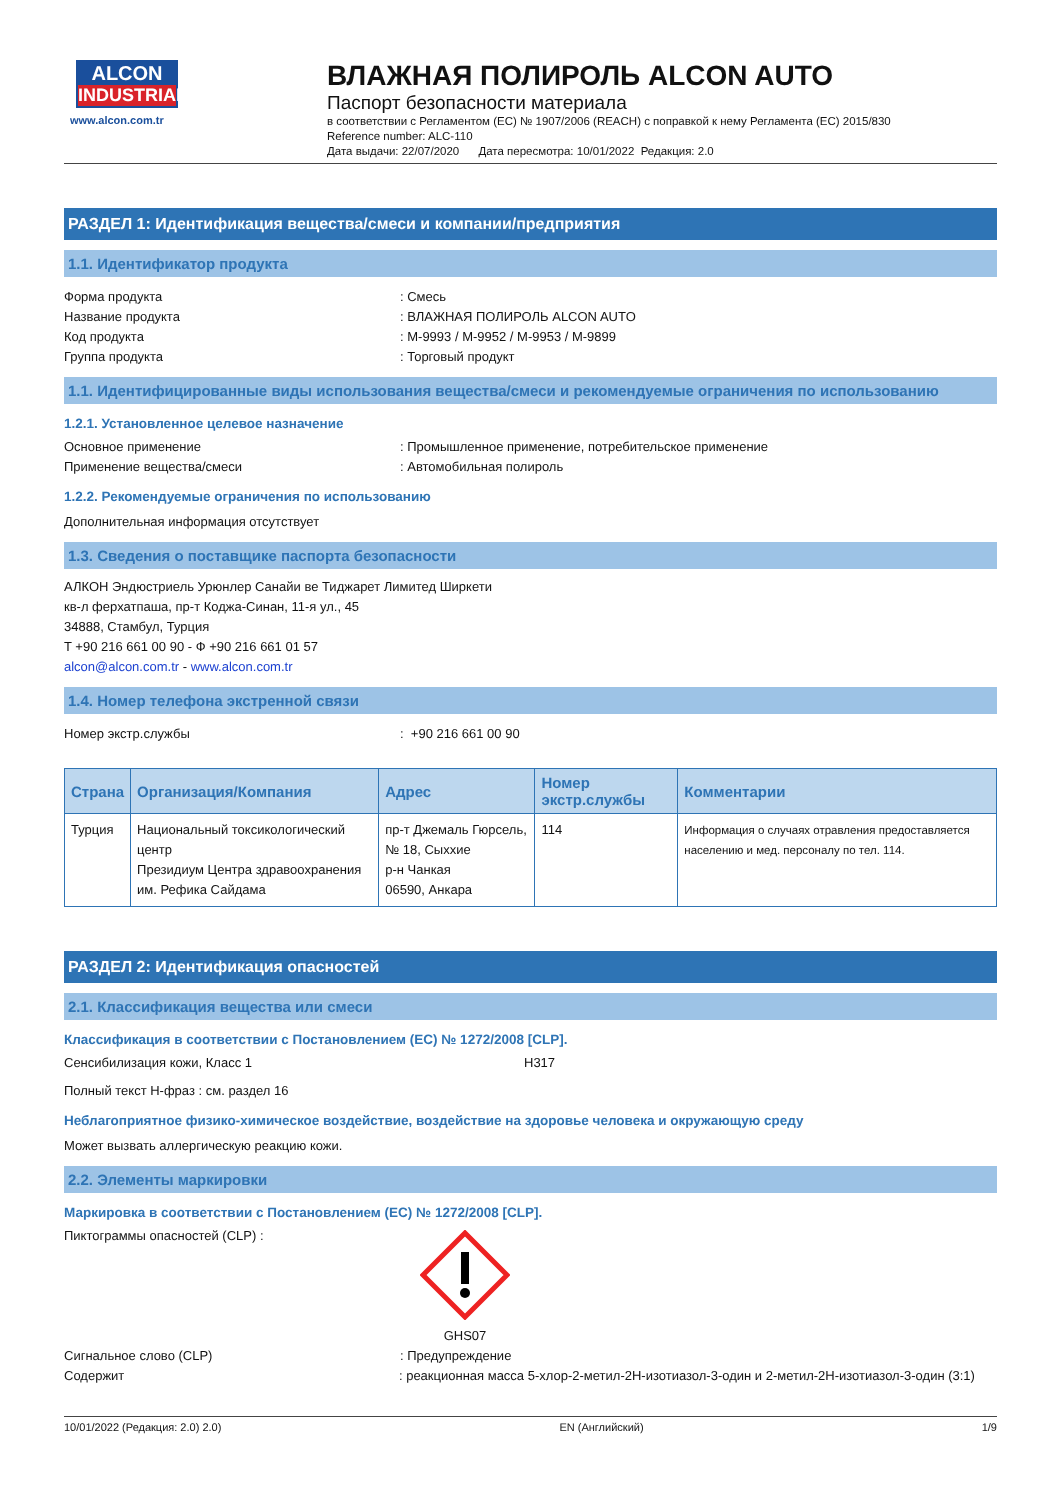ALCON
INDUSTRIAL
www.alcon.com.tr
ВЛАЖНАЯ ПОЛИРОЛЬ ALCON AUTO
Паспорт безопасности материала
в соответствии с Регламентом (ЕС) № 1907/2006 (REACH) с поправкой к нему Регламента (ЕС) 2015/830
Reference number: ALC-110
Дата выдачи: 22/07/2020 Дата пересмотра: 10/01/2022 Редакция: 2.0
РАЗДЕЛ 1: Идентификация вещества/смеси и компании/предприятия
1.1. Идентификатор продукта
Форма продукта: Смесь
Название продукта: ВЛАЖНАЯ ПОЛИРОЛЬ ALCON AUTO
Код продукта: M-9993 / M-9952 / M-9953 / M-9899
Группа продукта: Торговый продукт
1.1. Идентифицированные виды использования вещества/смеси и рекомендуемые ограничения по использованию
1.2.1. Установленное целевое назначение
Основное применение: Промышленное применение, потребительское применение
Применение вещества/смеси: Автомобильная полироль
1.2.2. Рекомендуемые ограничения по использованию
Дополнительная информация отсутствует
1.3. Сведения о поставщике паспорта безопасности
АЛКОН Эндюстриель Урюнлер Санайи ве Тиджарет Лимитед Ширкети
кв-л ферхатпаша, пр-т Коджа-Синан, 11-я ул., 45
34888, Стамбул, Турция
T +90 216 661 00 90 - Ф +90 216 661 01 57
alcon@alcon.com.tr - www.alcon.com.tr
1.4. Номер телефона экстренной связи
Номер экстр.службы: +90 216 661 00 90
| Страна | Организация/Компания | Адрес | Номер экстр.службы | Комментарии |
| --- | --- | --- | --- | --- |
| Турция | Национальный токсикологический центр Президиум Центра здравоохранения им. Рефика Сайдама | пр-т Джемаль Гюрсель, № 18, Сыхxие р-н Чанкая 06590, Анкара | 114 | Информация о случаях отравления предоставляется населению и мед. персоналу по тел. 114. |
РАЗДЕЛ 2: Идентификация опасностей
2.1. Классификация вещества или смеси
Классификация в соответствии с Постановлением (ЕС) № 1272/2008 [CLP].
Сенсибилизация кожи, Класс 1 H317
Полный текст H-фраз : см. раздел 16
Неблагоприятное физико-химическое воздействие, воздействие на здоровье человека и окружающую среду
Может вызвать аллергическую реакцию кожи.
2.2. Элементы маркировки
Маркировка в соответствии с Постановлением (ЕС) № 1272/2008 [CLP].
Пиктограммы опасностей (CLP) :
GHS07
Сигнальное слово (CLP): Предупреждение
Содержит: реакционная масса 5-хлор-2-метил-2H-изотиазол-3-один и 2-метил-2H-изотиазол-3-один (3:1)
10/01/2022 (Редакция: 2.0) 2.0) EN (Английский) 1/9